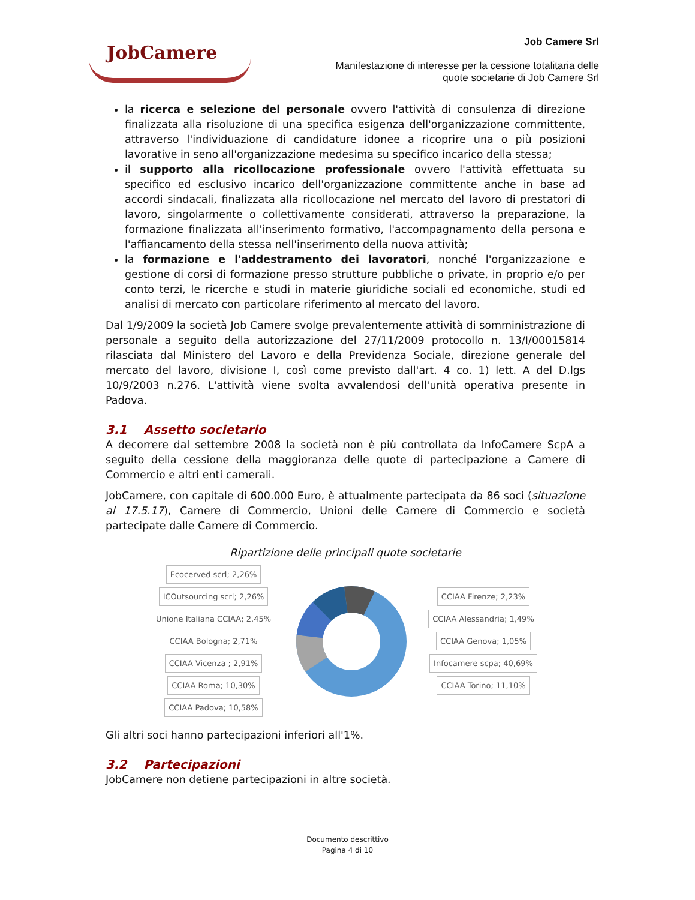JobCamere
Job Camere Srl
Manifestazione di interesse per la cessione totalitaria delle
quote societarie di Job Camere Srl
la ricerca e selezione del personale ovvero l'attività di consulenza di direzione finalizzata alla risoluzione di una specifica esigenza dell'organizzazione committente, attraverso l'individuazione di candidature idonee a ricoprire una o più posizioni lavorative in seno all'organizzazione medesima su specifico incarico della stessa;
il supporto alla ricollocazione professionale ovvero l'attività effettuata su specifico ed esclusivo incarico dell'organizzazione committente anche in base ad accordi sindacali, finalizzata alla ricollocazione nel mercato del lavoro di prestatori di lavoro, singolarmente o collettivamente considerati, attraverso la preparazione, la formazione finalizzata all'inserimento formativo, l'accompagnamento della persona e l'affiancamento della stessa nell'inserimento della nuova attività;
la formazione e l'addestramento dei lavoratori, nonché l'organizzazione e gestione di corsi di formazione presso strutture pubbliche o private, in proprio e/o per conto terzi, le ricerche e studi in materie giuridiche sociali ed economiche, studi ed analisi di mercato con particolare riferimento al mercato del lavoro.
Dal 1/9/2009 la società Job Camere svolge prevalentemente attività di somministrazione di personale a seguito della autorizzazione del 27/11/2009 protocollo n. 13/I/00015814 rilasciata dal Ministero del Lavoro e della Previdenza Sociale, direzione generale del mercato del lavoro, divisione I, così come previsto dall'art. 4 co. 1) lett. A del D.lgs 10/9/2003 n.276. L'attività viene svolta avvalendosi dell'unità operativa presente in Padova.
3.1 Assetto societario
A decorrere dal settembre 2008 la società non è più controllata da InfoCamere ScpA a seguito della cessione della maggioranza delle quote di partecipazione a Camere di Commercio e altri enti camerali.
JobCamere, con capitale di 600.000 Euro, è attualmente partecipata da 86 soci (situazione al 17.5.17), Camere di Commercio, Unioni delle Camere di Commercio e società partecipate dalle Camere di Commercio.
Ripartizione delle principali quote societarie
Ecocerved scrl; 2,26% ICOutsourcing scrl; 2,26% Unione Italiana CCIAA; 2,45% CCIAA Bologna; 2,71% CCIAA Vicenza ; 2,91% CCIAA Roma; 10,30% CCIAA Padova; 10,58%
CCIAA Firenze; 2,23% CCIAA Alessandria; 1,49% CCIAA Genova; 1,05% Infocamere scpa; 40,69% CCIAA Torino; 11,10%
Gli altri soci hanno partecipazioni inferiori all'1%.
3.2 Partecipazioni
JobCamere non detiene partecipazioni in altre società.
Documento descrittivo
Pagina 4 di 10